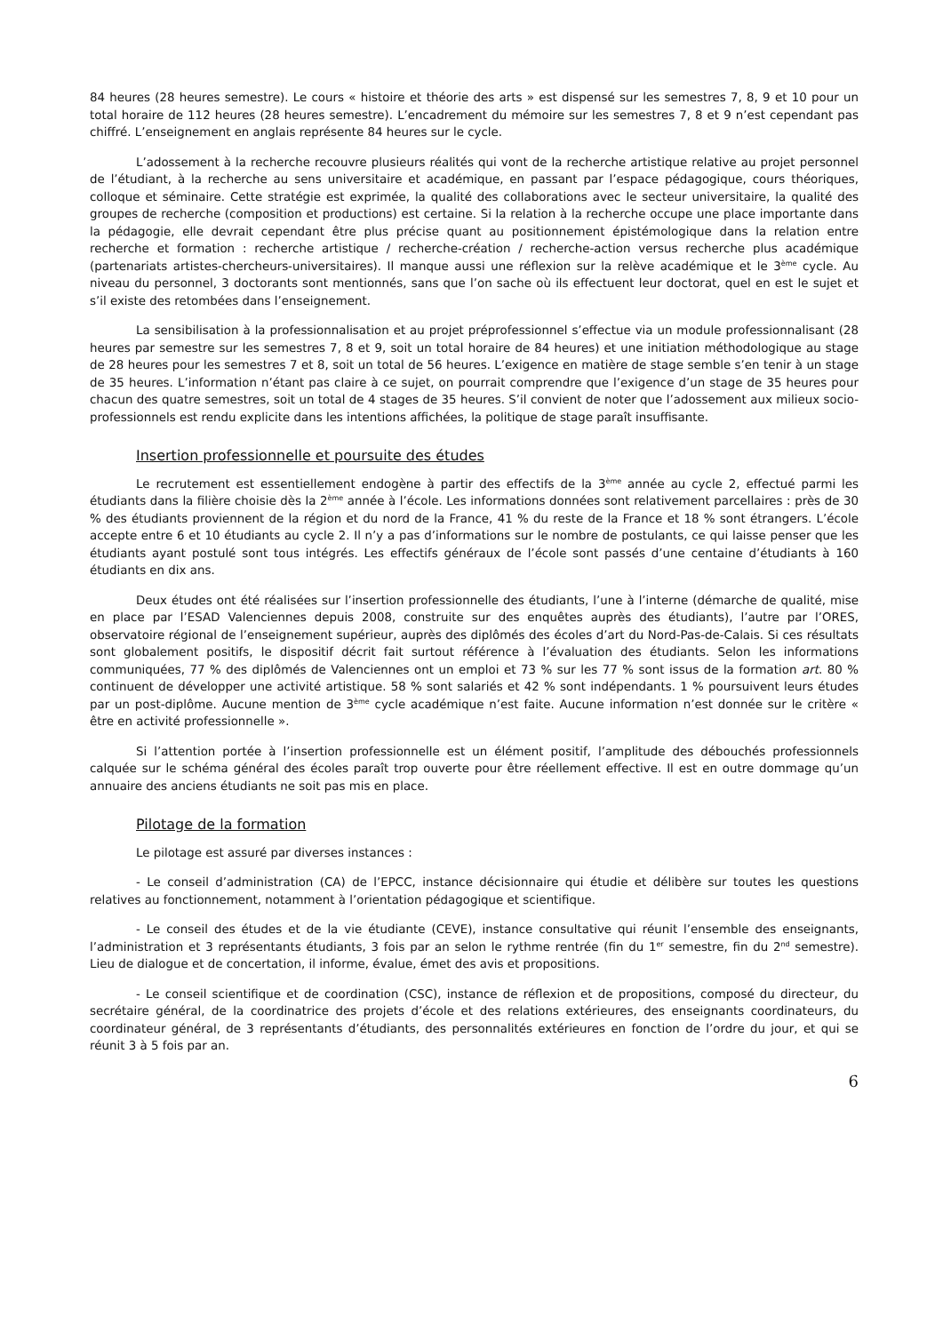84 heures (28 heures semestre). Le cours « histoire et théorie des arts » est dispensé sur les semestres 7, 8, 9 et 10 pour un total horaire de 112 heures (28 heures semestre). L’encadrement du mémoire sur les semestres 7, 8 et 9 n’est cependant pas chiffré. L’enseignement en anglais représente 84 heures sur le cycle.
L’adossement à la recherche recouvre plusieurs réalités qui vont de la recherche artistique relative au projet personnel de l’étudiant, à la recherche au sens universitaire et académique, en passant par l’espace pédagogique, cours théoriques, colloque et séminaire. Cette stratégie est exprimée, la qualité des collaborations avec le secteur universitaire, la qualité des groupes de recherche (composition et productions) est certaine. Si la relation à la recherche occupe une place importante dans la pédagogie, elle devrait cependant être plus précise quant au positionnement épistémologique dans la relation entre recherche et formation : recherche artistique / recherche-création / recherche-action versus recherche plus académique (partenariats artistes-chercheurs-universitaires). Il manque aussi une réflexion sur la relève académique et le 3<sup>ème</sup> cycle. Au niveau du personnel, 3 doctorants sont mentionnés, sans que l’on sache où ils effectuent leur doctorat, quel en est le sujet et s’il existe des retombées dans l’enseignement.
La sensibilisation à la professionnalisation et au projet préprofessionnel s’effectue via un module professionnalisant (28 heures par semestre sur les semestres 7, 8 et 9, soit un total horaire de 84 heures) et une initiation méthodologique au stage de 28 heures pour les semestres 7 et 8, soit un total de 56 heures. L’exigence en matière de stage semble s’en tenir à un stage de 35 heures. L’information n’étant pas claire à ce sujet, on pourrait comprendre que l’exigence d’un stage de 35 heures pour chacun des quatre semestres, soit un total de 4 stages de 35 heures. S’il convient de noter que l’adossement aux milieux socio-professionnels est rendu explicite dans les intentions affichées, la politique de stage paraît insuffisante.
Insertion professionnelle et poursuite des études
Le recrutement est essentiellement endogène à partir des effectifs de la 3<sup>ème</sup> année au cycle 2, effectué parmi les étudiants dans la filière choisie dès la 2<sup>ème</sup> année à l’école. Les informations données sont relativement parcellaires : près de 30 % des étudiants proviennent de la région et du nord de la France, 41 % du reste de la France et 18 % sont étrangers. L’école accepte entre 6 et 10 étudiants au cycle 2. Il n’y a pas d’informations sur le nombre de postulants, ce qui laisse penser que les étudiants ayant postulé sont tous intégrés. Les effectifs généraux de l’école sont passés d’une centaine d’étudiants à 160 étudiants en dix ans.
Deux études ont été réalisées sur l’insertion professionnelle des étudiants, l’une à l’interne (démarche de qualité, mise en place par l’ESAD Valenciennes depuis 2008, construite sur des enquêtes auprès des étudiants), l’autre par l’ORES, observatoire régional de l’enseignement supérieur, auprès des diplômés des écoles d’art du Nord-Pas-de-Calais. Si ces résultats sont globalement positifs, le dispositif décrit fait surtout référence à l’évaluation des étudiants. Selon les informations communiquées, 77 % des diplômés de Valenciennes ont un emploi et 73 % sur les 77 % sont issus de la formation art. 80 % continuent de développer une activité artistique. 58 % sont salariés et 42 % sont indépendants. 1 % poursuivent leurs études par un post-diplôme. Aucune mention de 3<sup>ème</sup> cycle académique n’est faite. Aucune information n’est donnée sur le critère « être en activité professionnelle ».
Si l’attention portée à l’insertion professionnelle est un élément positif, l’amplitude des débouchés professionnels calquée sur le schéma général des écoles paraît trop ouverte pour être réellement effective. Il est en outre dommage qu’un annuaire des anciens étudiants ne soit pas mis en place.
Pilotage de la formation
Le pilotage est assuré par diverses instances :
- Le conseil d’administration (CA) de l’EPCC, instance décisionnaire qui étudie et délibère sur toutes les questions relatives au fonctionnement, notamment à l’orientation pédagogique et scientifique.
- Le conseil des études et de la vie étudiante (CEVE), instance consultative qui réunit l’ensemble des enseignants, l’administration et 3 représentants étudiants, 3 fois par an selon le rythme rentrée (fin du 1<sup>er</sup> semestre, fin du 2<sup>nd</sup> semestre). Lieu de dialogue et de concertation, il informe, évalue, émet des avis et propositions.
- Le conseil scientifique et de coordination (CSC), instance de réflexion et de propositions, composé du directeur, du secrétaire général, de la coordinatrice des projets d’école et des relations extérieures, des enseignants coordinateurs, du coordinateur général, de 3 représentants d’étudiants, des personnalités extérieures en fonction de l’ordre du jour, et qui se réunit 3 à 5 fois par an.
6